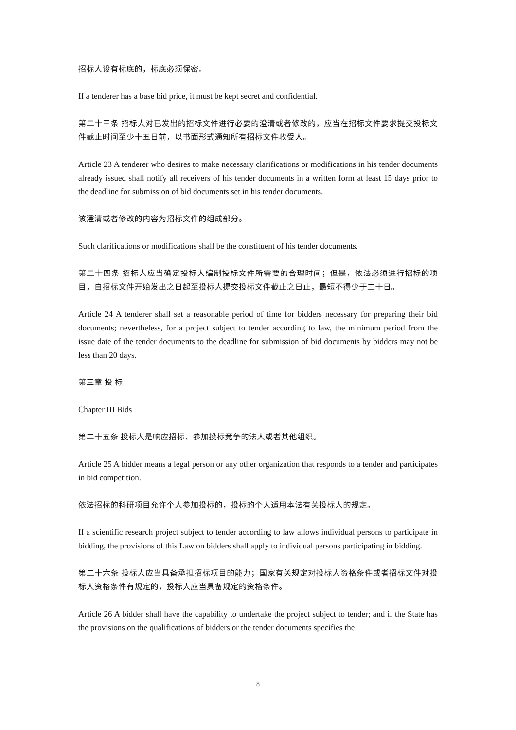招标人设有标底的，标底必须保密。
If a tenderer has a base bid price, it must be kept secret and confidential.
第二十三条 招标人对已发出的招标文件进行必要的澄清或者修改的，应当在招标文件要求提交投标文件截止时间至少十五日前，以书面形式通知所有招标文件收受人。
Article 23 A tenderer who desires to make necessary clarifications or modifications in his tender documents already issued shall notify all receivers of his tender documents in a written form at least 15 days prior to the deadline for submission of bid documents set in his tender documents.
该澄清或者修改的内容为招标文件的组成部分。
Such clarifications or modifications shall be the constituent of his tender documents.
第二十四条 招标人应当确定投标人编制投标文件所需要的合理时间；但是，依法必须进行招标的项目，自招标文件开始发出之日起至投标人提交投标文件截止之日止，最短不得少于二十日。
Article 24 A tenderer shall set a reasonable period of time for bidders necessary for preparing their bid documents; nevertheless, for a project subject to tender according to law, the minimum period from the issue date of the tender documents to the deadline for submission of bid documents by bidders may not be less than 20 days.
第三章 投 标
Chapter III Bids
第二十五条 投标人是响应招标、参加投标竞争的法人或者其他组织。
Article 25 A bidder means a legal person or any other organization that responds to a tender and participates in bid competition.
依法招标的科研项目允许个人参加投标的，投标的个人适用本法有关投标人的规定。
If a scientific research project subject to tender according to law allows individual persons to participate in bidding, the provisions of this Law on bidders shall apply to individual persons participating in bidding.
第二十六条 投标人应当具备承担招标项目的能力；国家有关规定对投标人资格条件或者招标文件对投标人资格条件有规定的，投标人应当具备规定的资格条件。
Article 26 A bidder shall have the capability to undertake the project subject to tender; and if the State has the provisions on the qualifications of bidders or the tender documents specifies the
8